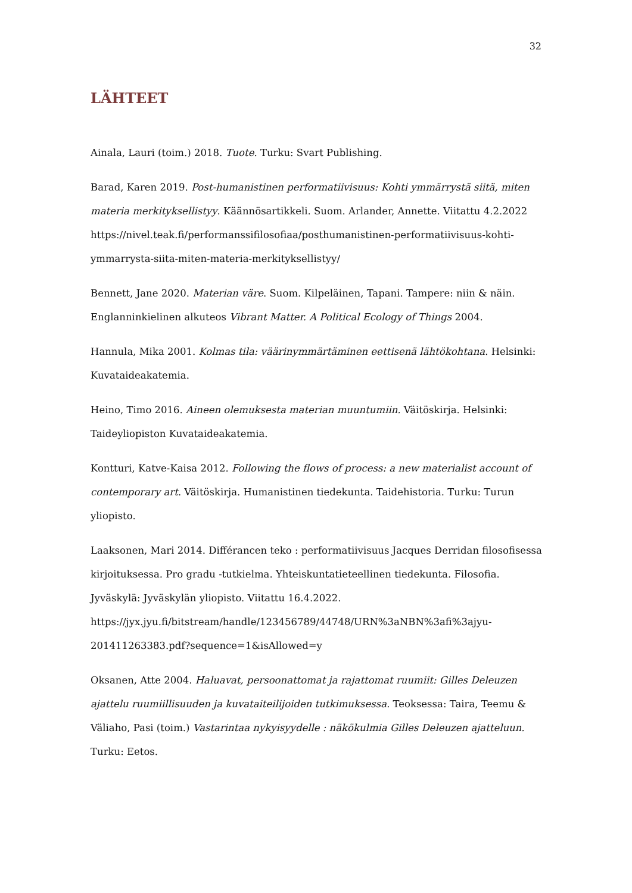32
LÄHTEET
Ainala, Lauri (toim.) 2018. Tuote. Turku: Svart Publishing.
Barad, Karen 2019. Post-humanistinen performatiivisuus: Kohti ymmärrystä siitä, miten materia merkityksellistyy. Käännösartikkeli. Suom. Arlander, Annette. Viitattu 4.2.2022 https://nivel.teak.fi/performanssifilosofiaa/posthumanistinen-performatiivisuus-kohti-ymmarrysta-siita-miten-materia-merkityksellistyy/
Bennett, Jane 2020. Materian väre. Suom. Kilpeläinen, Tapani. Tampere: niin & näin. Englanninkielinen alkuteos Vibrant Matter. A Political Ecology of Things 2004.
Hannula, Mika 2001. Kolmas tila: väärinymmärtäminen eettisenä lähtökohtana. Helsinki: Kuvataideakatemia.
Heino, Timo 2016. Aineen olemuksesta materian muuntumiin. Väitöskirja. Helsinki: Taideyliopiston Kuvataideakatemia.
Kontturi, Katve-Kaisa 2012. Following the flows of process: a new materialist account of contemporary art. Väitöskirja. Humanistinen tiedekunta. Taidehistoria. Turku: Turun yliopisto.
Laaksonen, Mari 2014. Différancen teko : performatiivisuus Jacques Derridan filosofisessa kirjoituksessa. Pro gradu -tutkielma. Yhteiskuntatieteellinen tiedekunta. Filosofia. Jyväskylä: Jyväskylän yliopisto. Viitattu 16.4.2022. https://jyx.jyu.fi/bitstream/handle/123456789/44748/URN%3aNBN%3afi%3ajyu-201411263383.pdf?sequence=1&isAllowed=y
Oksanen, Atte 2004. Haluavat, persoonattomat ja rajattomat ruumiit: Gilles Deleuzen ajattelu ruumiillisuuden ja kuvataiteilijoiden tutkimuksessa. Teoksessa: Taira, Teemu & Väliaho, Pasi (toim.) Vastarintaa nykyisyydelle : näkökulmia Gilles Deleuzen ajatteluun. Turku: Eetos.